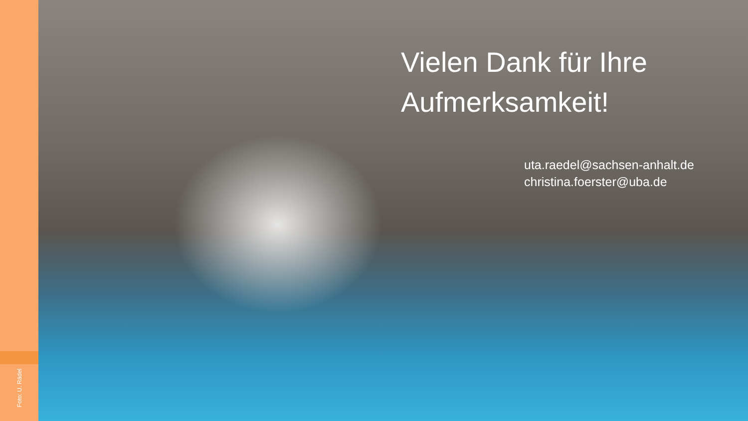Foto: U. Rädel
Vielen Dank für Ihre Aufmerksamkeit!
uta.raedel@sachsen-anhalt.de
christina.foerster@uba.de